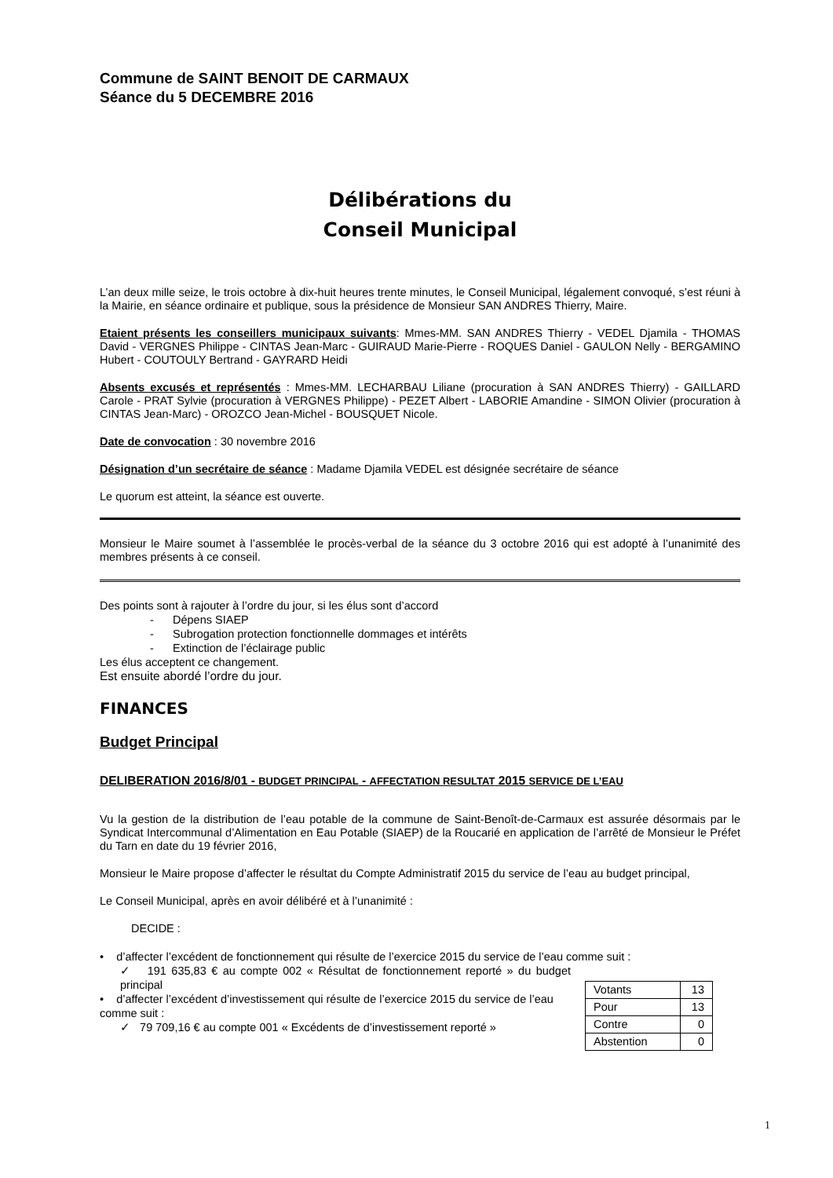Commune de SAINT BENOIT DE CARMAUX
Séance du 5 DECEMBRE 2016
Délibérations du
Conseil Municipal
L’an deux mille seize, le trois octobre à dix-huit heures trente minutes, le Conseil Municipal, légalement convoqué, s’est réuni à la Mairie, en séance ordinaire et publique, sous la présidence de Monsieur SAN ANDRES Thierry, Maire.
Etaient présents les conseillers municipaux suivants: Mmes-MM. SAN ANDRES Thierry - VEDEL Djamila - THOMAS David - VERGNES Philippe - CINTAS Jean-Marc - GUIRAUD Marie-Pierre - ROQUES Daniel - GAULON Nelly - BERGAMINO Hubert - COUTOULY Bertrand - GAYRARD Heidi
Absents excusés et représentés : Mmes-MM. LECHARBAU Liliane (procuration à SAN ANDRES Thierry) - GAILLARD Carole - PRAT Sylvie (procuration à VERGNES Philippe) - PEZET Albert - LABORIE Amandine - SIMON Olivier (procuration à CINTAS Jean-Marc) - OROZCO Jean-Michel - BOUSQUET Nicole.
Date de convocation : 30 novembre 2016
Désignation d’un secrétaire de séance : Madame Djamila VEDEL est désignée secrétaire de séance
Le quorum est atteint, la séance est ouverte.
Monsieur le Maire soumet à l’assemblée le procès-verbal de la séance du 3 octobre 2016 qui est adopté à l’unanimité des membres présents à ce conseil.
Des points sont à rajouter à l’ordre du jour, si les élus sont d’accord
- Dépens SIAEP
- Subrogation protection fonctionnelle dommages et intérêts
- Extinction de l’éclairage public
Les élus acceptent ce changement.
Est ensuite abordé l’ordre du jour.
FINANCES
Budget Principal
DELIBERATION 2016/8/01 - BUDGET PRINCIPAL - AFFECTATION RESULTAT 2015 SERVICE DE L’EAU
Vu la gestion de la distribution de l’eau potable de la commune de Saint-Benoît-de-Carmaux est assurée désormais par le Syndicat Intercommunal d’Alimentation en Eau Potable (SIAEP) de la Roucarié en application de l’arrêté de Monsieur le Préfet du Tarn en date du 19 février 2016,
Monsieur le Maire propose d’affecter le résultat du Compte Administratif 2015 du service de l’eau au budget principal,
Le Conseil Municipal, après en avoir délibéré et à l’unanimité :
DECIDE :
• d’affecter l’excédent de fonctionnement qui résulte de l’exercice 2015 du service de l’eau comme suit :
✓ 191 635,83 € au compte 002 « Résultat de fonctionnement reporté » du budget principal
• d’affecter l’excédent d’investissement qui résulte de l’exercice 2015 du service de l’eau comme suit :
✓ 79 709,16 € au compte 001 « Excédents de d’investissement reporté »
| Votants | 13 |
| Pour | 13 |
| Contre | 0 |
| Abstention | 0 |
1